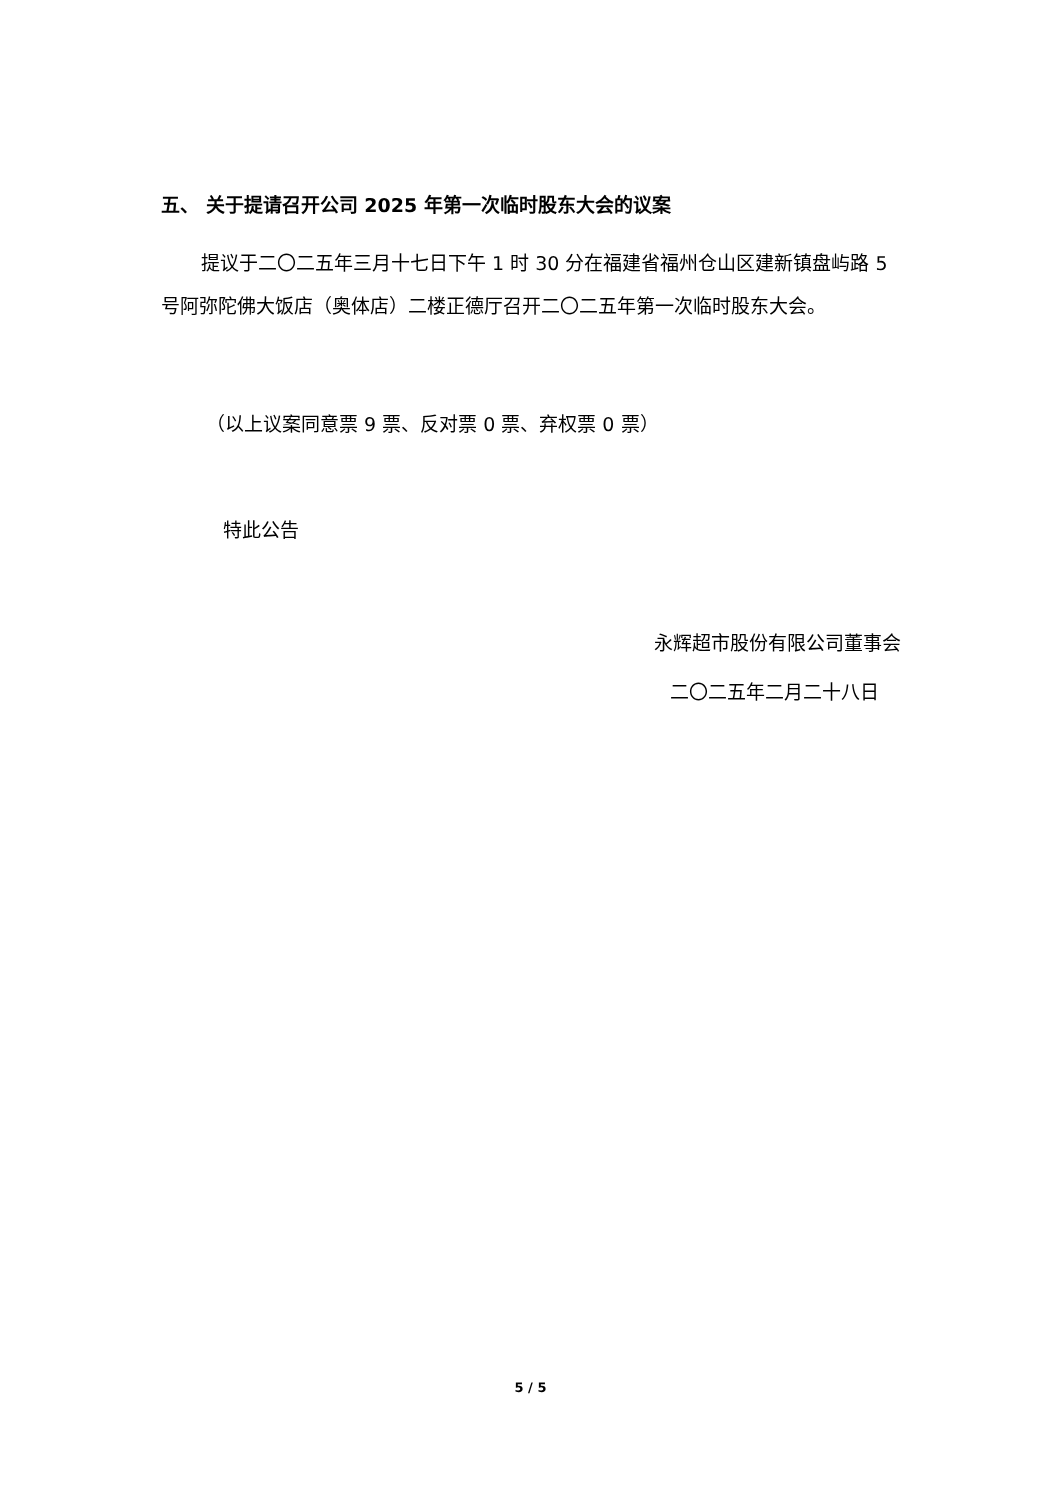五、 关于提请召开公司 2025 年第一次临时股东大会的议案
提议于二〇二五年三月十七日下午 1 时 30 分在福建省福州仓山区建新镇盘屿路 5 号阿弥陀佛大饭店（奥体店）二楼正德厅召开二〇二五年第一次临时股东大会。
（以上议案同意票 9 票、反对票 0 票、弃权票 0 票）
特此公告
永辉超市股份有限公司董事会
二〇二五年二月二十八日
5 / 5